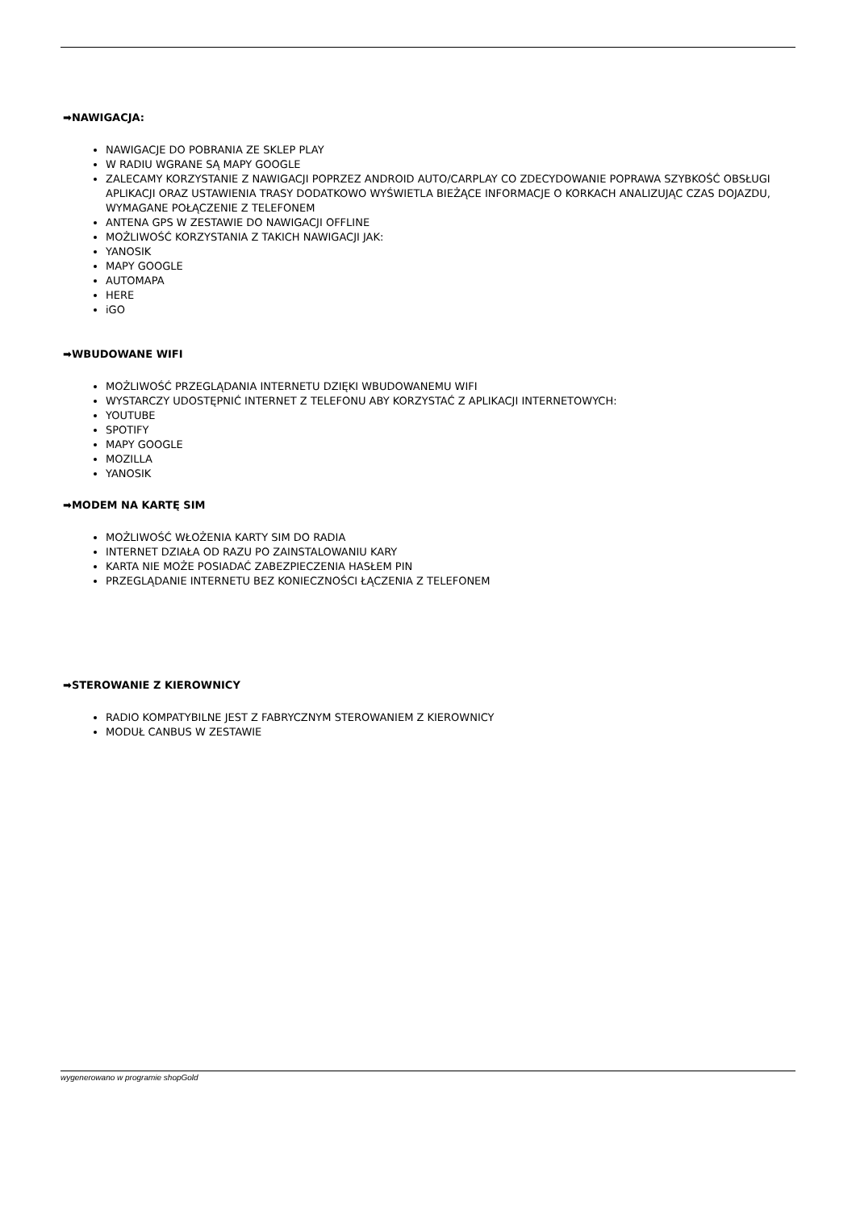➡NAWIGACJA:
NAWIGACJE DO POBRANIA ZE SKLEP PLAY
W RADIU WGRANE SĄ MAPY GOOGLE
ZALECAMY KORZYSTANIE Z NAWIGACJI POPRZEZ ANDROID AUTO/CARPLAY CO ZDECYDOWANIE POPRAWA SZYBKOŚĆ OBSŁUGI APLIKACJI ORAZ USTAWIENIA TRASY DODATKOWO WYŚWIETLA BIEŻĄCE INFORMACJE O KORKACH ANALIZUJĄC CZAS DOJAZDU, WYMAGANE POŁĄCZENIE Z TELEFONEM
ANTENA GPS W ZESTAWIE DO NAWIGACJI OFFLINE
MOŻLIWOŚĆ KORZYSTANIA Z TAKICH NAWIGACJI JAK:
YANOSIK
MAPY GOOGLE
AUTOMAPA
HERE
iGO
➡WBUDOWANE WIFI
MOŻLIWOŚĆ PRZEGLĄDANIA INTERNETU DZIĘKI WBUDOWANEMU WIFI
WYSTARCZY UDOSTĘPNIĆ INTERNET Z TELEFONU ABY KORZYSTAĆ Z APLIKACJI INTERNETOWYCH:
YOUTUBE
SPOTIFY
MAPY GOOGLE
MOZILLA
YANOSIK
➡MODEM NA KARTĘ SIM
MOŻLIWOŚĆ WŁOŻENIA KARTY SIM DO RADIA
INTERNET DZIAŁA OD RAZU PO ZAINSTALOWANIU KARY
KARTA NIE MOŻE POSIADAĆ ZABEZPIECZENIA HASŁEM PIN
PRZEGLĄDANIE INTERNETU BEZ KONIECZNOŚCI ŁĄCZENIA Z TELEFONEM
➡STEROWANIE Z KIEROWNICY
RADIO KOMPATYBILNE JEST Z FABRYCZNYM STEROWANIEM Z KIEROWNICY
MODUŁ CANBUS W ZESTAWIE
wygenerowano w programie shopGold